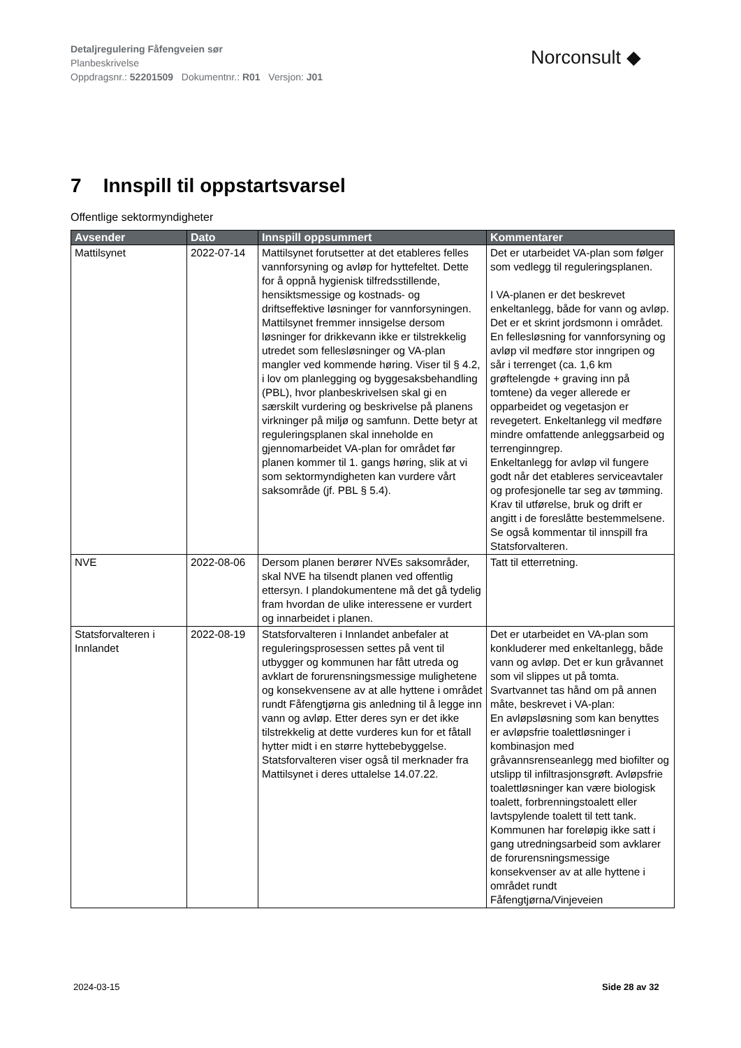Detaljregulering Fåfengveien sør
Planbeskrivelse
Oppdragsnr.: 52201509 Dokumentnr.: R01 Versjon: J01
Norconsult ◆
7 Innspill til oppstartsvarsel
Offentlige sektormyndigheter
| Avsender | Dato | Innspill oppsummert | Kommentarer |
| --- | --- | --- | --- |
| Mattilsynet | 2022-07-14 | Mattilsynet forutsetter at det etableres felles vannforsyning og avløp for hyttefeltet. Dette for å oppnå hygienisk tilfredsstillende, hensiktsmessige og kostnads- og driftseffektive løsninger for vannforsyningen. Mattilsynet fremmer innsigelse dersom løsninger for drikkevann ikke er tilstrekkelig utredet som fellesløsninger og VA-plan mangler ved kommende høring. Viser til § 4.2, i lov om planlegging og byggesaksbehandling (PBL), hvor planbeskrivelsen skal gi en særskilt vurdering og beskrivelse på planens virkninger på miljø og samfunn. Dette betyr at reguleringsplanen skal inneholde en gjennomarbeidet VA-plan for området før planen kommer til 1. gangs høring, slik at vi som sektormyndigheten kan vurdere vårt saksområde (jf. PBL § 5.4). | Det er utarbeidet VA-plan som følger som vedlegg til reguleringsplanen. I VA-planen er det beskrevet enkeltanlegg, både for vann og avløp. Det er et skrint jordsmonn i området. En fellesløsning for vannforsyning og avløp vil medføre stor inngripen og sår i terrenget (ca. 1,6 km grøftelengde + graving inn på tomtene) da veger allerede er opparbeidet og vegetasjon er revegetert. Enkeltanlegg vil medføre mindre omfattende anleggsarbeid og terrenginngrep. Enkeltanlegg for avløp vil fungere godt når det etableres serviceavtaler og profesjonelle tar seg av tømming. Krav til utførelse, bruk og drift er angitt i de foreslåtte bestemmelsene. Se også kommentar til innspill fra Statsforvalteren. |
| NVE | 2022-08-06 | Dersom planen berører NVEs saksområder, skal NVE ha tilsendt planen ved offentlig ettersyn. I plandokumentene må det gå tydelig fram hvordan de ulike interessene er vurdert og innarbeidet i planen. | Tatt til etterretning. |
| Statsforvalteren i Innlandet | 2022-08-19 | Statsforvalteren i Innlandet anbefaler at reguleringsprosessen settes på vent til utbygger og kommunen har fått utreda og avklart de forurensningsmessige mulighetene og konsekvensene av at alle hyttene i området rundt Fåfengtjørna gis anledning til å legge inn vann og avløp. Etter deres syn er det ikke tilstrekkelig at dette vurderes kun for et fåtall hytter midt i en større hyttebebyggelse. Statsforvalteren viser også til merknader fra Mattilsynet i deres uttalelse 14.07.22. | Det er utarbeidet en VA-plan som konkluderer med enkeltanlegg, både vann og avløp. Det er kun gråvannet som vil slippes ut på tomta. Svartvannet tas hånd om på annen måte, beskrevet i VA-plan: En avløpsløsning som kan benyttes er avløpsfrie toalettløsninger i kombinasjon med gråvannsrenseanlegg med biofilter og utslipp til infiltrasjonsgrøft. Avløpsfrie toalettløsninger kan være biologisk toalett, forbrenningstoalett eller lavtspylende toalett til tett tank. Kommunen har foreløpig ikke satt i gang utredningsarbeid som avklarer de forurensningsmessige konsekvenser av at alle hyttene i området rundt Fåfengtjørna/Vinjeveien |
2024-03-15 Side 28 av 32